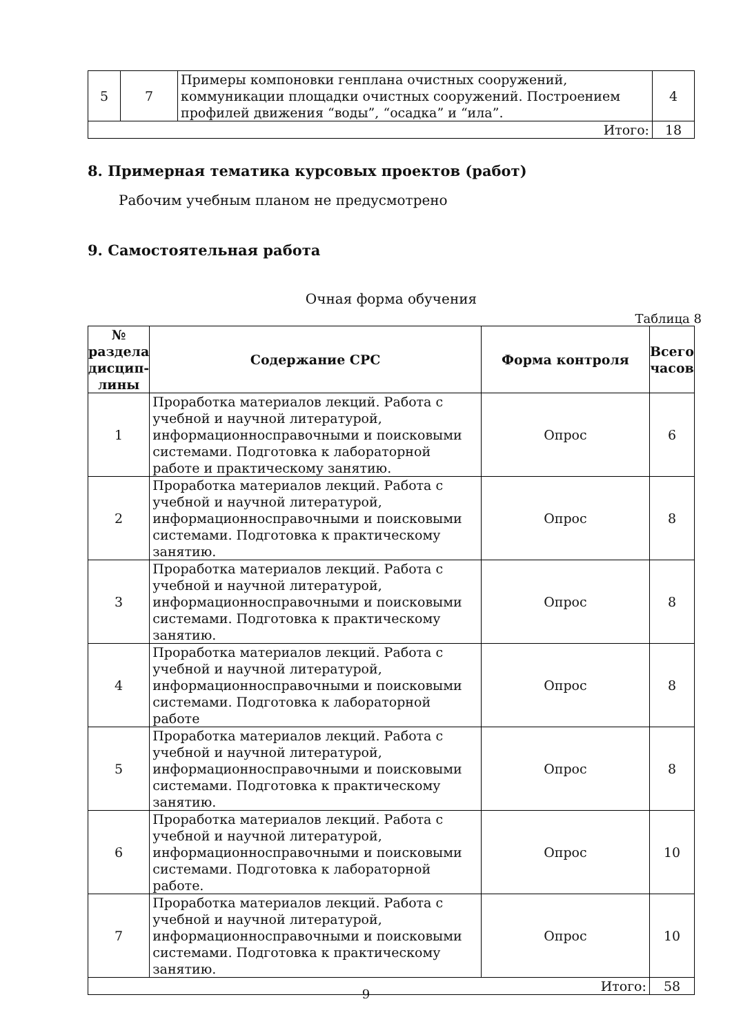| 5 | 7 | Примеры компоновки генплана очистных сооружений, коммуникации площадки очистных сооружений. Построением профилей движения “воды”, “осадка” и “ила”. | 4 |
| Итого: | | | 18 |
8. Примерная тематика курсовых проектов (работ)
Рабочим учебным планом не предусмотрено
9. Самостоятельная работа
Очная форма обучения
Таблица 8
| № раздела дисцип-лины | Содержание СРС | Форма контроля | Всего часов |
| --- | --- | --- | --- |
| 1 | Проработка материалов лекций. Работа с учебной и научной литературой, информационносправочными и поисковыми системами. Подготовка к лабораторной работе и практическому занятию. | Опрос | 6 |
| 2 | Проработка материалов лекций. Работа с учебной и научной литературой, информационносправочными и поисковыми системами. Подготовка к практическому занятию. | Опрос | 8 |
| 3 | Проработка материалов лекций. Работа с учебной и научной литературой, информационносправочными и поисковыми системами. Подготовка к практическому занятию. | Опрос | 8 |
| 4 | Проработка материалов лекций. Работа с учебной и научной литературой, информационносправочными и поисковыми системами. Подготовка к лабораторной работе | Опрос | 8 |
| 5 | Проработка материалов лекций. Работа с учебной и научной литературой, информационносправочными и поисковыми системами. Подготовка к практическому занятию. | Опрос | 8 |
| 6 | Проработка материалов лекций. Работа с учебной и научной литературой, информационносправочными и поисковыми системами. Подготовка к лабораторной работе. | Опрос | 10 |
| 7 | Проработка материалов лекций. Работа с учебной и научной литературой, информационносправочными и поисковыми системами. Подготовка к практическому занятию. | Опрос | 10 |
| Итого: | | | 58 |
9